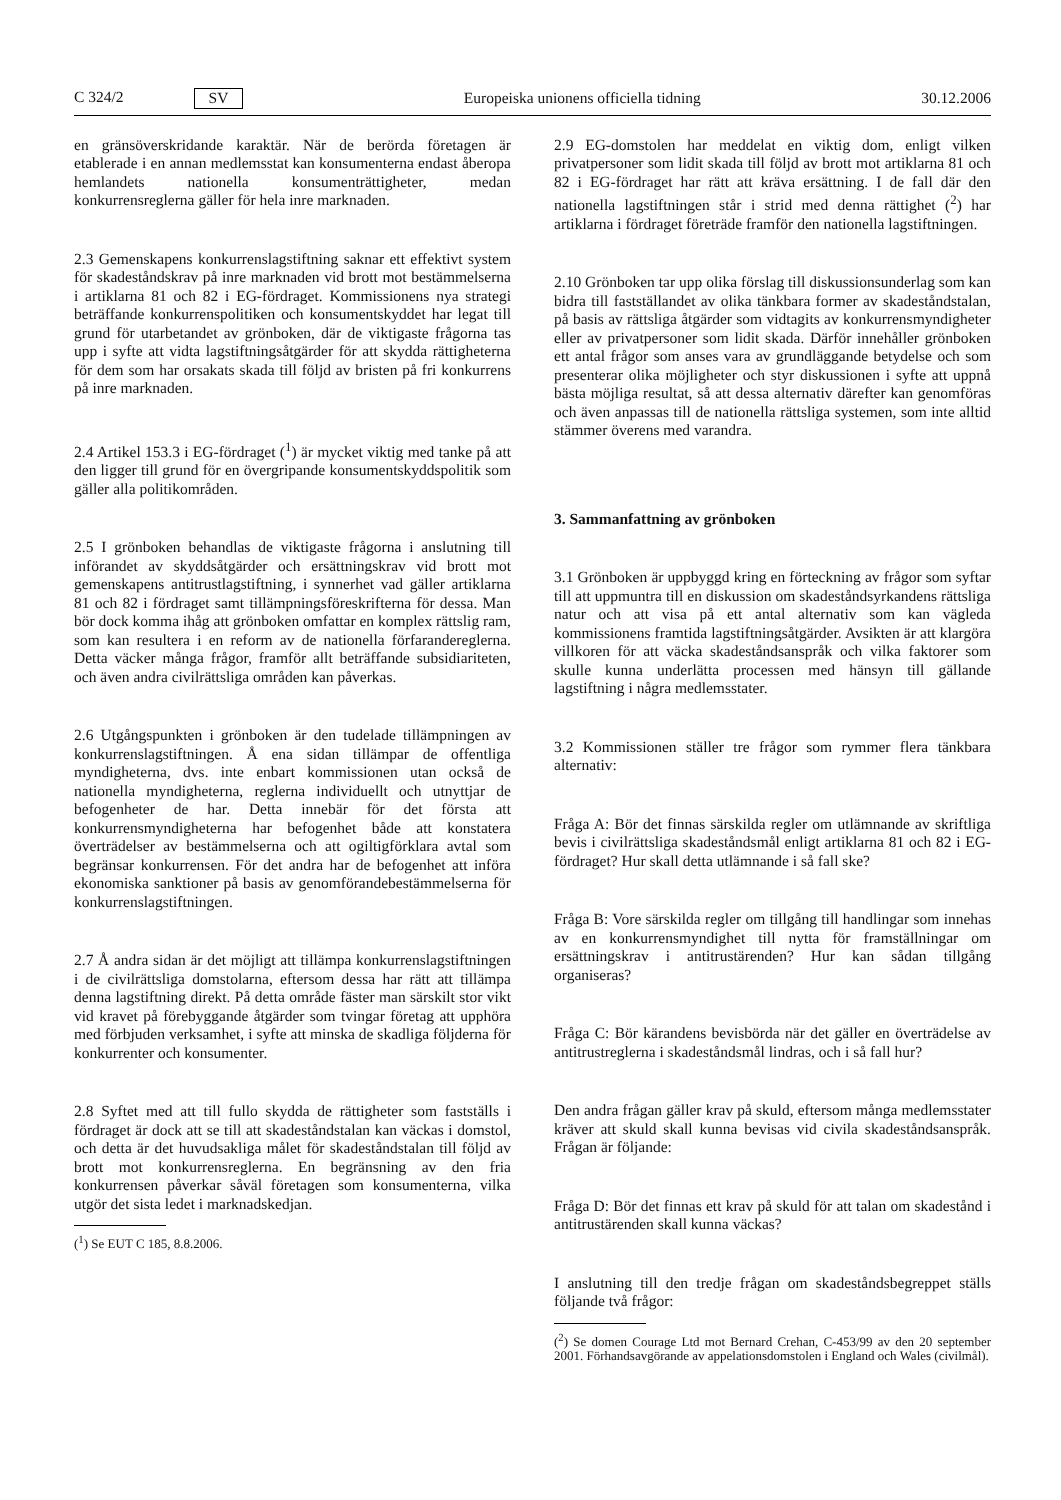C 324/2 SV
Europeiska unionens officiella tidning 30.12.2006
en gränsöverskridande karaktär. När de berörda företagen är etablerade i en annan medlemsstat kan konsumenterna endast åberopa hemlandets nationella konsumenträttigheter, medan konkurrensreglerna gäller för hela inre marknaden.
2.3 Gemenskapens konkurrenslagstiftning saknar ett effektivt system för skadeståndskrav på inre marknaden vid brott mot bestämmelserna i artiklarna 81 och 82 i EG-fördraget. Kommissionens nya strategi beträffande konkurrenspolitiken och konsumentskyddet har legat till grund för utarbetandet av grönboken, där de viktigaste frågorna tas upp i syfte att vidta lagstiftningsåtgärder för att skydda rättigheterna för dem som har orsakats skada till följd av bristen på fri konkurrens på inre marknaden.
2.4 Artikel 153.3 i EG-fördraget (<sup>1</sup>) är mycket viktig med tanke på att den ligger till grund för en övergripande konsumentskyddspolitik som gäller alla politikområden.
2.5 I grönboken behandlas de viktigaste frågorna i anslutning till införandet av skyddsåtgärder och ersättningskrav vid brott mot gemenskapens antitrustlagstiftning, i synnerhet vad gäller artiklarna 81 och 82 i fördraget samt tillämpningsföreskrifterna för dessa. Man bör dock komma ihåg att grönboken omfattar en komplex rättslig ram, som kan resultera i en reform av de nationella förfarandereglerna. Detta väcker många frågor, framför allt beträffande subsidiariteten, och även andra civilrättsliga områden kan påverkas.
2.6 Utgångspunkten i grönboken är den tudelade tillämpningen av konkurrenslagstiftningen. Å ena sidan tillämpar de offentliga myndigheterna, dvs. inte enbart kommissionen utan också de nationella myndigheterna, reglerna individuellt och utnyttjar de befogenheter de har. Detta innebär för det första att konkurrensmyndigheterna har befogenhet både att konstatera överträdelser av bestämmelserna och att ogiltigförklara avtal som begränsar konkurrensen. För det andra har de befogenhet att införa ekonomiska sanktioner på basis av genomförandebestämmelserna för konkurrenslagstiftningen.
2.7 Å andra sidan är det möjligt att tillämpa konkurrenslagstiftningen i de civilrättsliga domstolarna, eftersom dessa har rätt att tillämpa denna lagstiftning direkt. På detta område fäster man särskilt stor vikt vid kravet på förebyggande åtgärder som tvingar företag att upphöra med förbjuden verksamhet, i syfte att minska de skadliga följderna för konkurrenter och konsumenter.
2.8 Syftet med att till fullo skydda de rättigheter som fastställs i fördraget är dock att se till att skadeståndstalan kan väckas i domstol, och detta är det huvudsakliga målet för skadeståndstalan till följd av brott mot konkurrensreglerna. En begränsning av den fria konkurrensen påverkar såväl företagen som konsumenterna, vilka utgör det sista ledet i marknadskedjan.
(<sup>1</sup>) Se EUT C 185, 8.8.2006.
2.9 EG-domstolen har meddelat en viktig dom, enligt vilken privatpersoner som lidit skada till följd av brott mot artiklarna 81 och 82 i EG-fördraget har rätt att kräva ersättning. I de fall där den nationella lagstiftningen står i strid med denna rättighet (<sup>2</sup>) har artiklarna i fördraget företräde framför den nationella lagstiftningen.
2.10 Grönboken tar upp olika förslag till diskussionsunderlag som kan bidra till fastställandet av olika tänkbara former av skadeståndstalan, på basis av rättsliga åtgärder som vidtagits av konkurrensmyndigheter eller av privatpersoner som lidit skada. Därför innehåller grönboken ett antal frågor som anses vara av grundläggande betydelse och som presenterar olika möjligheter och styr diskussionen i syfte att uppnå bästa möjliga resultat, så att dessa alternativ därefter kan genomföras och även anpassas till de nationella rättsliga systemen, som inte alltid stämmer överens med varandra.
3. Sammanfattning av grönboken
3.1 Grönboken är uppbyggd kring en förteckning av frågor som syftar till att uppmuntra till en diskussion om skadeståndsyrkandens rättsliga natur och att visa på ett antal alternativ som kan vägleda kommissionens framtida lagstiftningsåtgärder. Avsikten är att klargöra villkoren för att väcka skadeståndsanspråk och vilka faktorer som skulle kunna underlätta processen med hänsyn till gällande lagstiftning i några medlemsstater.
3.2 Kommissionen ställer tre frågor som rymmer flera tänkbara alternativ:
Fråga A: Bör det finnas särskilda regler om utlämnande av skriftliga bevis i civilrättsliga skadeståndsmål enligt artiklarna 81 och 82 i EG-fördraget? Hur skall detta utlämnande i så fall ske?
Fråga B: Vore särskilda regler om tillgång till handlingar som innehas av en konkurrensmyndighet till nytta för framställningar om ersättningskrav i antitrustärenden? Hur kan sådan tillgång organiseras?
Fråga C: Bör kärandens bevisbörda när det gäller en överträdelse av antitrustreglerna i skadeståndsmål lindras, och i så fall hur?
Den andra frågan gäller krav på skuld, eftersom många medlemsstater kräver att skuld skall kunna bevisas vid civila skadeståndsanspråk. Frågan är följande:
Fråga D: Bör det finnas ett krav på skuld för att talan om skadestånd i antitrustärenden skall kunna väckas?
I anslutning till den tredje frågan om skadeståndsbegreppet ställs följande två frågor:
(<sup>2</sup>) Se domen Courage Ltd mot Bernard Crehan, C-453/99 av den 20 september 2001. Förhandsavgörande av appelationsdomstolen i England och Wales (civilmål).